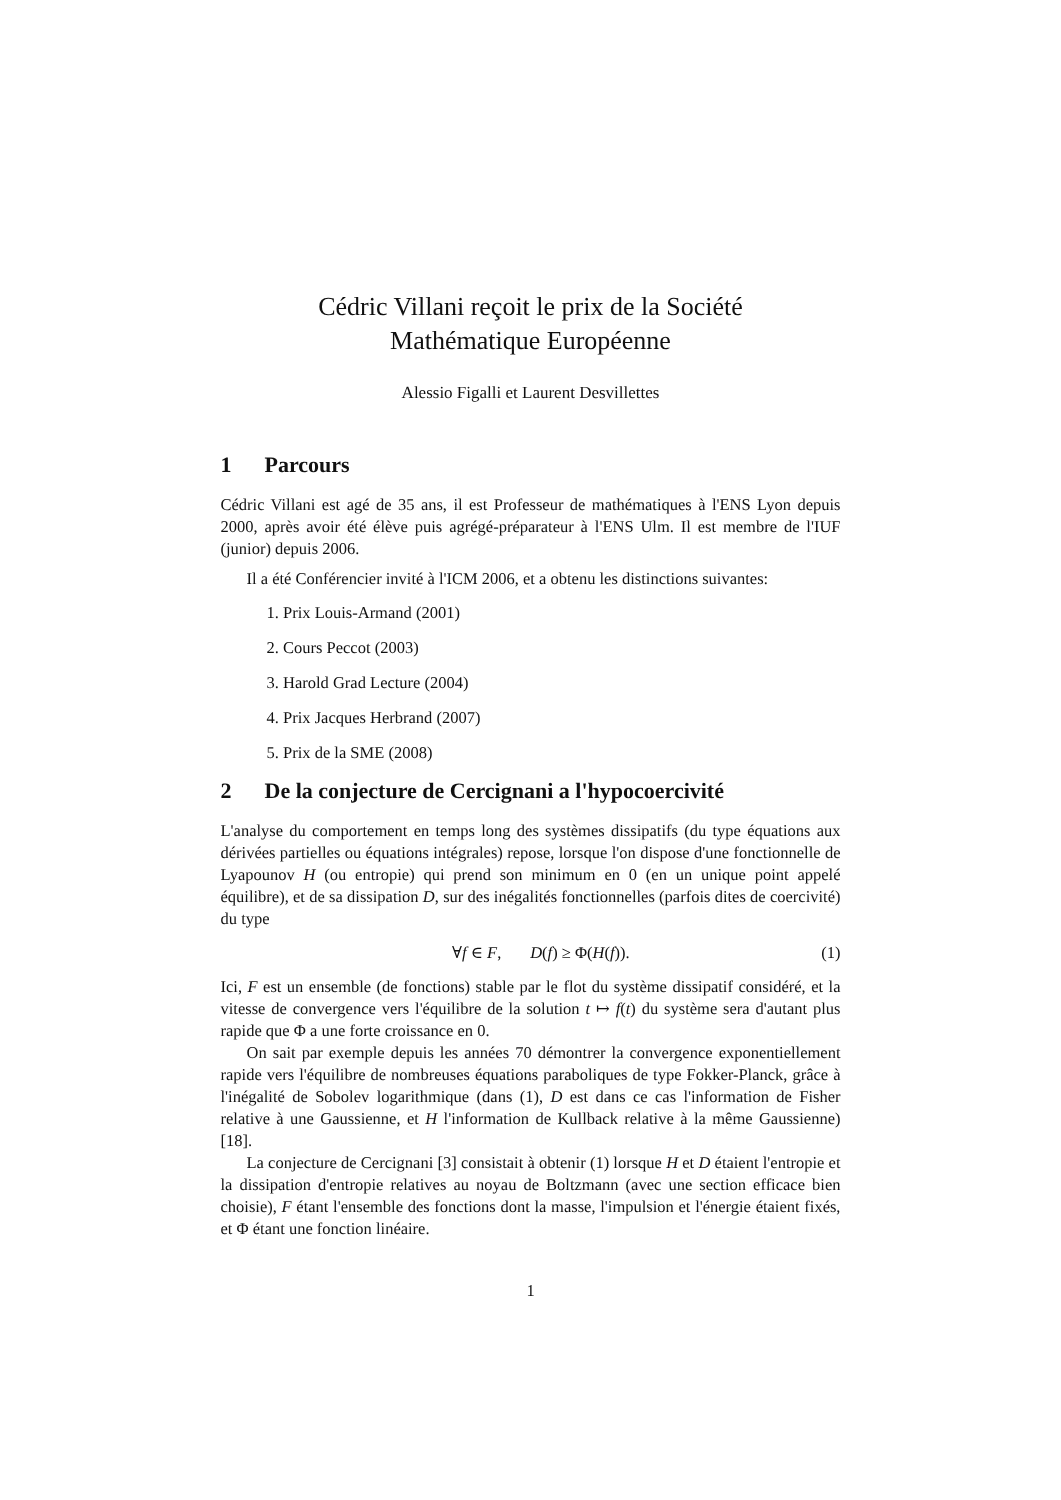Cédric Villani reçoit le prix de la Société
Mathématique Européenne
Alessio Figalli et Laurent Desvillettes
1 Parcours
Cédric Villani est agé de 35 ans, il est Professeur de mathématiques à l'ENS Lyon depuis 2000, après avoir été élève puis agrégé-préparateur à l'ENS Ulm. Il est membre de l'IUF (junior) depuis 2006.
Il a été Conférencier invité à l'ICM 2006, et a obtenu les distinctions suivantes:
1. Prix Louis-Armand (2001)
2. Cours Peccot (2003)
3. Harold Grad Lecture (2004)
4. Prix Jacques Herbrand (2007)
5. Prix de la SME (2008)
2 De la conjecture de Cercignani a l'hypocoercivité
L'analyse du comportement en temps long des systèmes dissipatifs (du type équations aux dérivées partielles ou équations intégrales) repose, lorsque l'on dispose d'une fonctionnelle de Lyapounov H (ou entropie) qui prend son minimum en 0 (en un unique point appelé équilibre), et de sa dissipation D, sur des inégalités fonctionnelles (parfois dites de coercivité) du type
∀f ∈ F, D(f) ≥ Φ(H(f)). (1)
Ici, F est un ensemble (de fonctions) stable par le flot du système dissipatif considéré, et la vitesse de convergence vers l'équilibre de la solution t ↦ f(t) du système sera d'autant plus rapide que Φ a une forte croissance en 0.
On sait par exemple depuis les années 70 démontrer la convergence exponentiellement rapide vers l'équilibre de nombreuses équations paraboliques de type Fokker-Planck, grâce à l'inégalité de Sobolev logarithmique (dans (1), D est dans ce cas l'information de Fisher relative à une Gaussienne, et H l'information de Kullback relative à la même Gaussienne) [18].
La conjecture de Cercignani [3] consistait à obtenir (1) lorsque H et D étaient l'entropie et la dissipation d'entropie relatives au noyau de Boltzmann (avec une section efficace bien choisie), F étant l'ensemble des fonctions dont la masse, l'impulsion et l'énergie étaient fixés, et Φ étant une fonction linéaire.
1